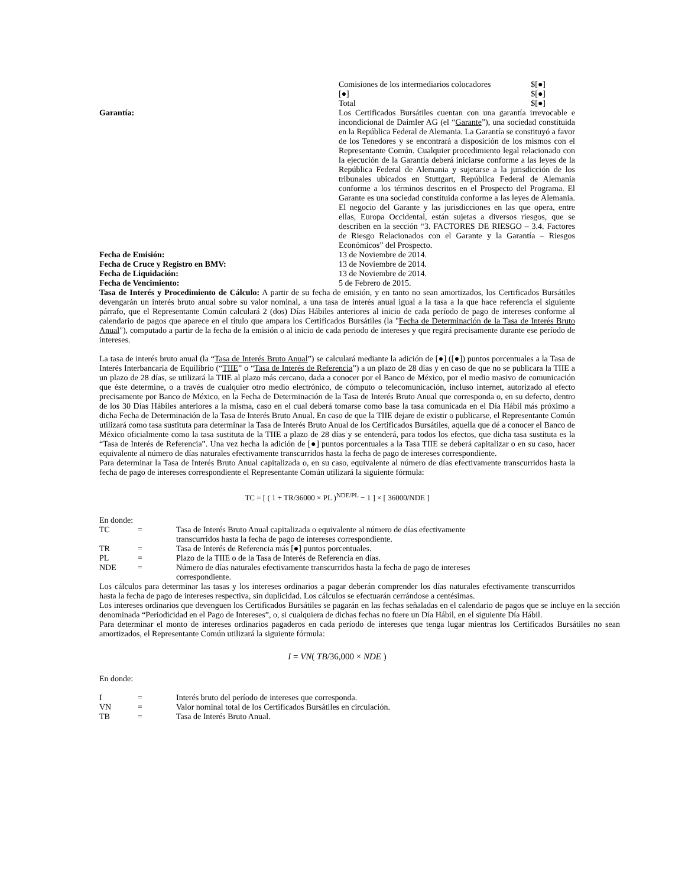Comisiones de los intermediarios colocadores $[●]
[●] $[●]
Total $[●]
Garantía: Los Certificados Bursátiles cuentan con una garantía irrevocable e incondicional de Daimler AG (el “Garante”), una sociedad constituida en la República Federal de Alemania. La Garantía se constituyó a favor de los Tenedores y se encontrará a disposición de los mismos con el Representante Común. Cualquier procedimiento legal relacionado con la ejecución de la Garantía deberá iniciarse conforme a las leyes de la República Federal de Alemania y sujetarse a la jurisdicción de los tribunales ubicados en Stuttgart, República Federal de Alemania conforme a los términos descritos en el Prospecto del Programa. El Garante es una sociedad constituida conforme a las leyes de Alemania. El negocio del Garante y las jurisdicciones en las que opera, entre ellas, Europa Occidental, están sujetas a diversos riesgos, que se describen en la sección “3. FACTORES DE RIESGO – 3.4. Factores de Riesgo Relacionados con el Garante y la Garantía – Riesgos Económicos” del Prospecto.
Fecha de Emisión: 13 de Noviembre de 2014.
Fecha de Cruce y Registro en BMV: 13 de Noviembre de 2014.
Fecha de Liquidación: 13 de Noviembre de 2014.
Fecha de Vencimiento: 5 de Febrero de 2015.
Tasa de Interés y Procedimiento de Cálculo: A partir de su fecha de emisión, y en tanto no sean amortizados, los Certificados Bursátiles devengarán un interés bruto anual sobre su valor nominal, a una tasa de interés anual igual a la tasa a la que hace referencia el siguiente párrafo, que el Representante Común calculará 2 (dos) Días Hábiles anteriores al inicio de cada período de pago de intereses conforme al calendario de pagos que aparece en el título que ampara los Certificados Bursátiles (la "Fecha de Determinación de la Tasa de Interés Bruto Anual"), computado a partir de la fecha de la emisión o al inicio de cada periodo de intereses y que regirá precisamente durante ese período de intereses.
La tasa de interés bruto anual (la “Tasa de Interés Bruto Anual”) se calculará mediante la adición de [●] ([●]) puntos porcentuales a la Tasa de Interés Interbancaria de Equilibrio (“TIIE” o “Tasa de Interés de Referencia”) a un plazo de 28 días y en caso de que no se publicara la TIIE a un plazo de 28 días, se utilizará la TIIE al plazo más cercano, dada a conocer por el Banco de México, por el medio masivo de comunicación que éste determine, o a través de cualquier otro medio electrónico, de cómputo o telecomunicación, incluso internet, autorizado al efecto precisamente por Banco de México, en la Fecha de Determinación de la Tasa de Interés Bruto Anual que corresponda o, en su defecto, dentro de los 30 Días Hábiles anteriores a la misma, caso en el cual deberá tomarse como base la tasa comunicada en el Día Hábil más próximo a dicha Fecha de Determinación de la Tasa de Interés Bruto Anual. En caso de que la TIIE dejare de existir o publicarse, el Representante Común utilizará como tasa sustituta para determinar la Tasa de Interés Bruto Anual de los Certificados Bursátiles, aquella que dé a conocer el Banco de México oficialmente como la tasa sustituta de la TIIE a plazo de 28 días y se entenderá, para todos los efectos, que dicha tasa sustituta es la “Tasa de Interés de Referencia”. Una vez hecha la adición de [●] puntos porcentuales a la Tasa TIIE se deberá capitalizar o en su caso, hacer equivalente al número de días naturales efectivamente transcurridos hasta la fecha de pago de intereses correspondiente.
Para determinar la Tasa de Interés Bruto Anual capitalizada o, en su caso, equivalente al número de días efectivamente transcurridos hasta la fecha de pago de intereses correspondiente el Representante Común utilizará la siguiente fórmula:
TC = [ ( 1 + TR/36000 × PL )<sup>NDE/PL</sup> − 1 ] × [ 36000/NDE ]
En donde:
TC = Tasa de Interés Bruto Anual capitalizada o equivalente al número de días efectivamente transcurridos hasta la fecha de pago de intereses correspondiente.
TR = Tasa de Interés de Referencia más [●] puntos porcentuales.
PL = Plazo de la TIIE o de la Tasa de Interés de Referencia en días.
NDE = Número de días naturales efectivamente transcurridos hasta la fecha de pago de intereses correspondiente.
Los cálculos para determinar las tasas y los intereses ordinarios a pagar deberán comprender los días naturales efectivamente transcurridos hasta la fecha de pago de intereses respectiva, sin duplicidad. Los cálculos se efectuarán cerrándose a centésimas.
Los intereses ordinarios que devenguen los Certificados Bursátiles se pagarán en las fechas señaladas en el calendario de pagos que se incluye en la sección denominada “Periodicidad en el Pago de Intereses”, o, si cualquiera de dichas fechas no fuere un Día Hábil, en el siguiente Día Hábil.
Para determinar el monto de intereses ordinarios pagaderos en cada período de intereses que tenga lugar mientras los Certificados Bursátiles no sean amortizados, el Representante Común utilizará la siguiente fórmula:
I = VN( TB/36,000 × NDE )
En donde:
I = Interés bruto del período de intereses que corresponda.
VN = Valor nominal total de los Certificados Bursátiles en circulación.
TB = Tasa de Interés Bruto Anual.